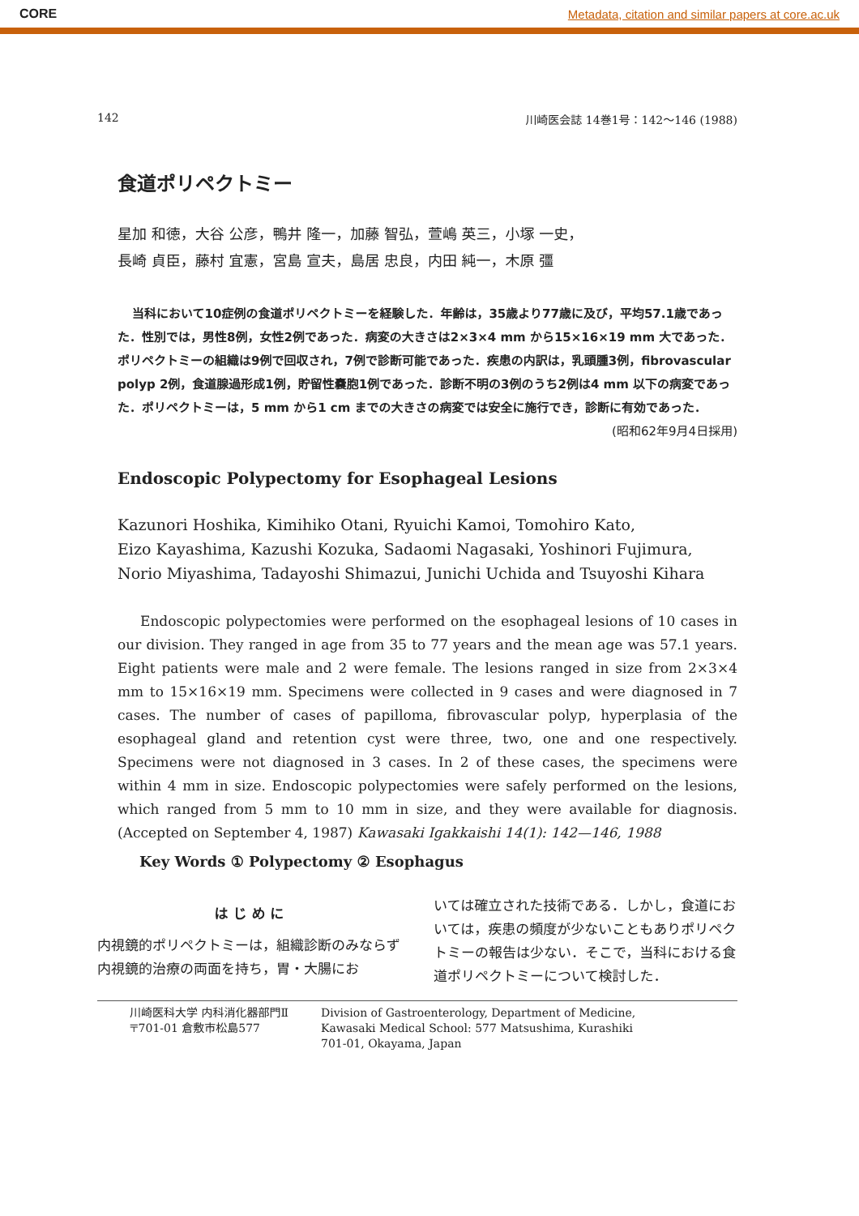CORE Metadata, citation and similar papers at core.ac.uk
142 川崎医会誌 14巻1号：142〜146 (1988)
食道ポリペクトミー
星加 和徳，大谷 公彦，鴨井 隆一，加藤 智弘，萱嶋 英三，小塚 一史，
長崎 貞臣，藤村 宜憲，宮島 宣夫，島居 忠良，内田 純一，木原 彊
当科において10症例の食道ポリペクトミーを経験した．年齢は，35歳より77歳に及び，平均57.1歳であった．性別では，男性8例，女性2例であった．病変の大きさは2×3×4 mm から15×16×19 mm 大であった．ポリペクトミーの組織は9例で回収され，7例で診断可能であった．疾患の内訳は，乳頭腫3例，fibrovascular polyp 2例，食道腺過形成1例，貯留性嚢胞1例であった．診断不明の3例のうち2例は4 mm 以下の病変であった．ポリペクトミーは，5 mm から1 cm までの大きさの病変では安全に施行でき，診断に有効であった． (昭和62年9月4日採用)
Endoscopic Polypectomy for Esophageal Lesions
Kazunori Hoshika, Kimihiko Otani, Ryuichi Kamoi, Tomohiro Kato,
Eizo Kayashima, Kazushi Kozuka, Sadaomi Nagasaki, Yoshinori Fujimura,
Norio Miyashima, Tadayoshi Shimazui, Junichi Uchida and Tsuyoshi Kihara
Endoscopic polypectomies were performed on the esophageal lesions of 10 cases in our division. They ranged in age from 35 to 77 years and the mean age was 57.1 years. Eight patients were male and 2 were female. The lesions ranged in size from 2×3×4 mm to 15×16×19 mm. Specimens were collected in 9 cases and were diagnosed in 7 cases. The number of cases of papilloma, fibrovascular polyp, hyperplasia of the esophageal gland and retention cyst were three, two, one and one respectively. Specimens were not diagnosed in 3 cases. In 2 of these cases, the specimens were within 4 mm in size. Endoscopic polypectomies were safely performed on the lesions, which ranged from 5 mm to 10 mm in size, and they were available for diagnosis. (Accepted on September 4, 1987) Kawasaki Igakkaishi 14(1): 142—146, 1988
Key Words ① Polypectomy ② Esophagus
は じ め に
内視鏡的ポリペクトミーは，組織診断のみならず内視鏡的治療の両面を持ち，胃・大腸にお
いては確立された技術である．しかし，食道においては，疾患の頻度が少ないこともありポリペクトミーの報告は少ない．そこで，当科における食道ポリペクトミーについて検討した．
川崎医科大学 内科消化器部門Ⅱ
〒701-01 倉敷市松島577
Division of Gastroenterology, Department of Medicine,
Kawasaki Medical School: 577 Matsushima, Kurashiki
701-01, Okayama, Japan